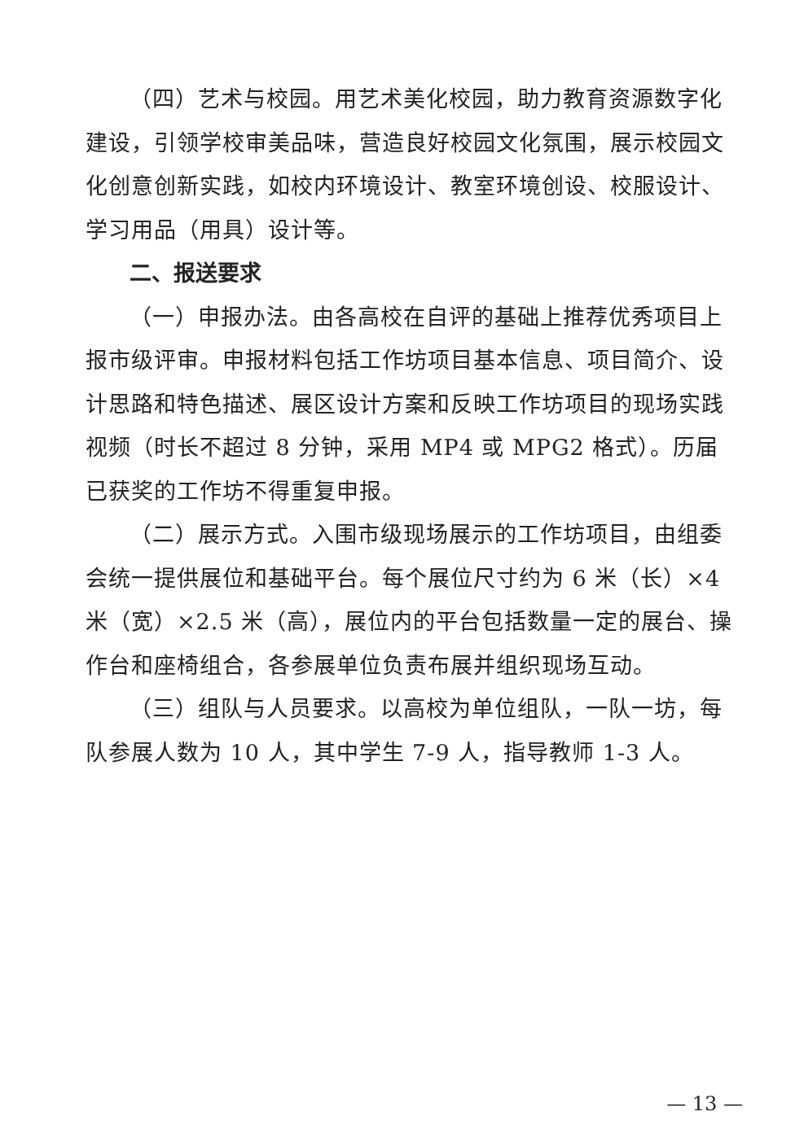（四）艺术与校园。用艺术美化校园，助力教育资源数字化建设，引领学校审美品味，营造良好校园文化氛围，展示校园文化创意创新实践，如校内环境设计、教室环境创设、校服设计、学习用品（用具）设计等。
二、报送要求
（一）申报办法。由各高校在自评的基础上推荐优秀项目上报市级评审。申报材料包括工作坊项目基本信息、项目简介、设计思路和特色描述、展区设计方案和反映工作坊项目的现场实践视频（时长不超过 8 分钟，采用 MP4 或 MPG2 格式）。历届已获奖的工作坊不得重复申报。
（二）展示方式。入围市级现场展示的工作坊项目，由组委会统一提供展位和基础平台。每个展位尺寸约为 6 米（长）×4 米（宽）×2.5 米（高），展位内的平台包括数量一定的展台、操作台和座椅组合，各参展单位负责布展并组织现场互动。
（三）组队与人员要求。以高校为单位组队，一队一坊，每队参展人数为 10 人，其中学生 7-9 人，指导教师 1-3 人。
— 13 —